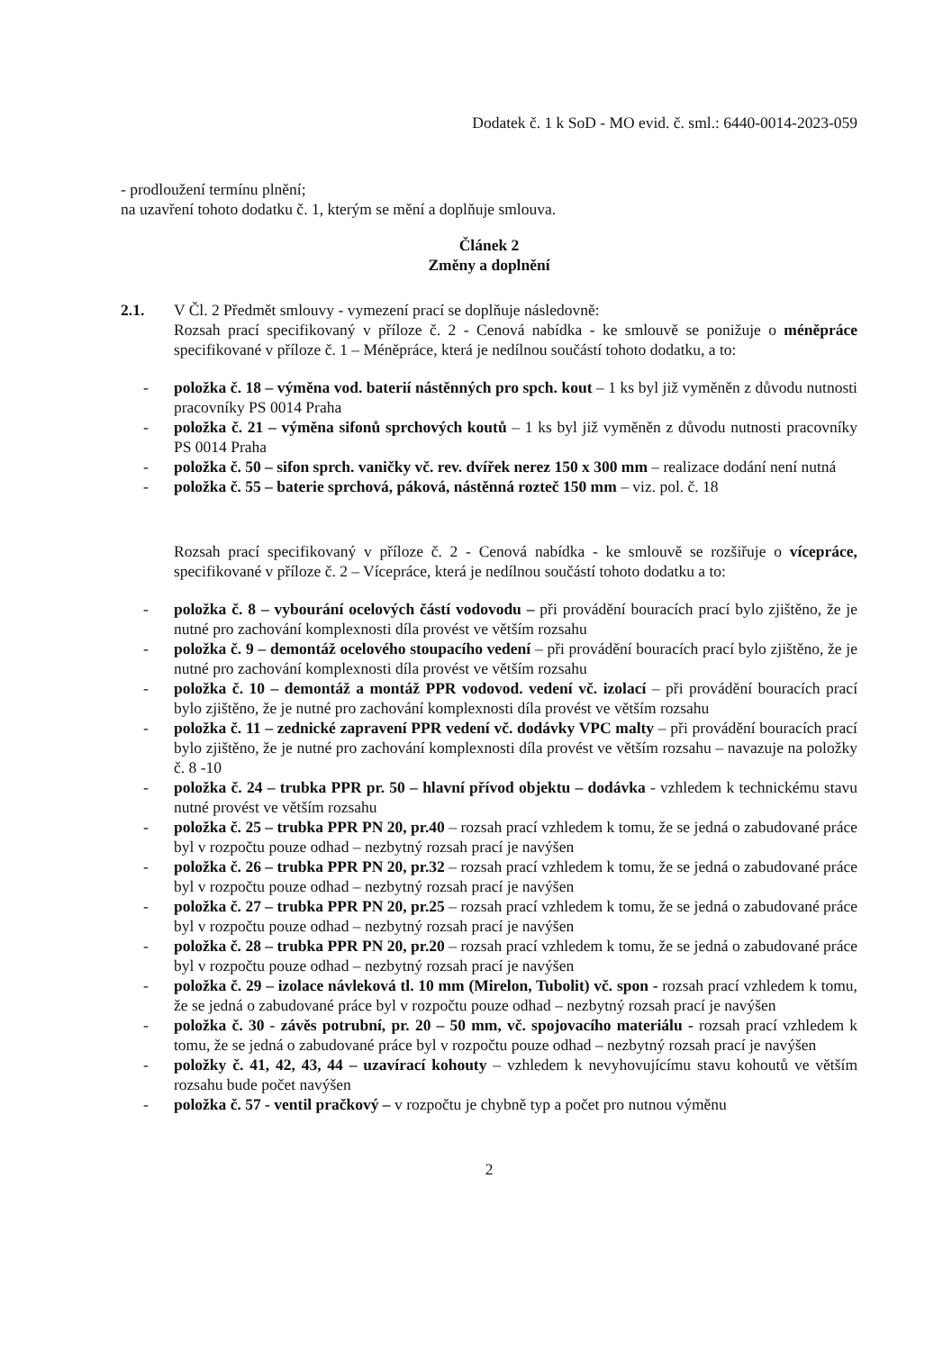Dodatek č. 1 k SoD - MO evid. č. sml.: 6440-0014-2023-059
- prodloužení termínu plnění;
na uzavření tohoto dodatku č. 1, kterým se mění a doplňuje smlouva.
Článek 2
Změny a doplnění
2.1. V Čl. 2 Předmět smlouvy - vymezení prací se doplňuje následovně:
Rozsah prací specifikovaný v příloze č. 2 - Cenová nabídka - ke smlouvě se ponižuje o méněpráce specifikované v příloze č. 1 – Méněpráce, která je nedílnou součástí tohoto dodatku, a to:
- položka č. 18 – výměna vod. baterií nástěnných pro spch. kout – 1 ks byl již vyměněn z důvodu nutnosti pracovníky PS 0014 Praha
- položka č. 21 – výměna sifonů sprchových koutů – 1 ks byl již vyměněn z důvodu nutnosti pracovníky PS 0014 Praha
- položka č. 50 – sifon sprch. vaničky vč. rev. dvířek nerez 150 x 300 mm – realizace dodání není nutná
- položka č. 55 – baterie sprchová, páková, nástěnná rozteč 150 mm – viz. pol. č. 18
Rozsah prací specifikovaný v příloze č. 2 - Cenová nabídka - ke smlouvě se rozšiřuje o vícepráce, specifikované v příloze č. 2 – Vícepráce, která je nedílnou součástí tohoto dodatku a to:
- položka č. 8 – vybourání ocelových částí vodovodu – při provádění bouracích prací bylo zjištěno, že je nutné pro zachování komplexnosti díla provést ve větším rozsahu
- položka č. 9 – demontáž ocelového stoupacího vedení – při provádění bouracích prací bylo zjištěno, že je nutné pro zachování komplexnosti díla provést ve větším rozsahu
- položka č. 10 – demontáž a montáž PPR vodovod. vedení vč. izolací – při provádění bouracích prací bylo zjištěno, že je nutné pro zachování komplexnosti díla provést ve větším rozsahu
- položka č. 11 – zednické zapravení PPR vedení vč. dodávky VPC malty – při provádění bouracích prací bylo zjištěno, že je nutné pro zachování komplexnosti díla provést ve větším rozsahu – navazuje na položky č. 8 -10
- položka č. 24 – trubka PPR pr. 50 – hlavní přívod objektu – dodávka - vzhledem k technickému stavu nutné provést ve větším rozsahu
- položka č. 25 – trubka PPR PN 20, pr.40 – rozsah prací vzhledem k tomu, že se jedná o zabudované práce byl v rozpočtu pouze odhad – nezbytný rozsah prací je navýšen
- položka č. 26 – trubka PPR PN 20, pr.32 – rozsah prací vzhledem k tomu, že se jedná o zabudované práce byl v rozpočtu pouze odhad – nezbytný rozsah prací je navýšen
- položka č. 27 – trubka PPR PN 20, pr.25 – rozsah prací vzhledem k tomu, že se jedná o zabudované práce byl v rozpočtu pouze odhad – nezbytný rozsah prací je navýšen
- položka č. 28 – trubka PPR PN 20, pr.20 – rozsah prací vzhledem k tomu, že se jedná o zabudované práce byl v rozpočtu pouze odhad – nezbytný rozsah prací je navýšen
- položka č. 29 – izolace návleková tl. 10 mm (Mirelon, Tubolit) vč. spon - rozsah prací vzhledem k tomu, že se jedná o zabudované práce byl v rozpočtu pouze odhad – nezbytný rozsah prací je navýšen
- položka č. 30 - závěs potrubní, pr. 20 – 50 mm, vč. spojovacího materiálu - rozsah prací vzhledem k tomu, že se jedná o zabudované práce byl v rozpočtu pouze odhad – nezbytný rozsah prací je navýšen
- položky č. 41, 42, 43, 44 – uzavírací kohouty – vzhledem k nevyhovujícímu stavu kohoutů ve větším rozsahu bude počet navýšen
- položka č. 57 - ventil pračkový – v rozpočtu je chybně typ a počet pro nutnou výměnu
2